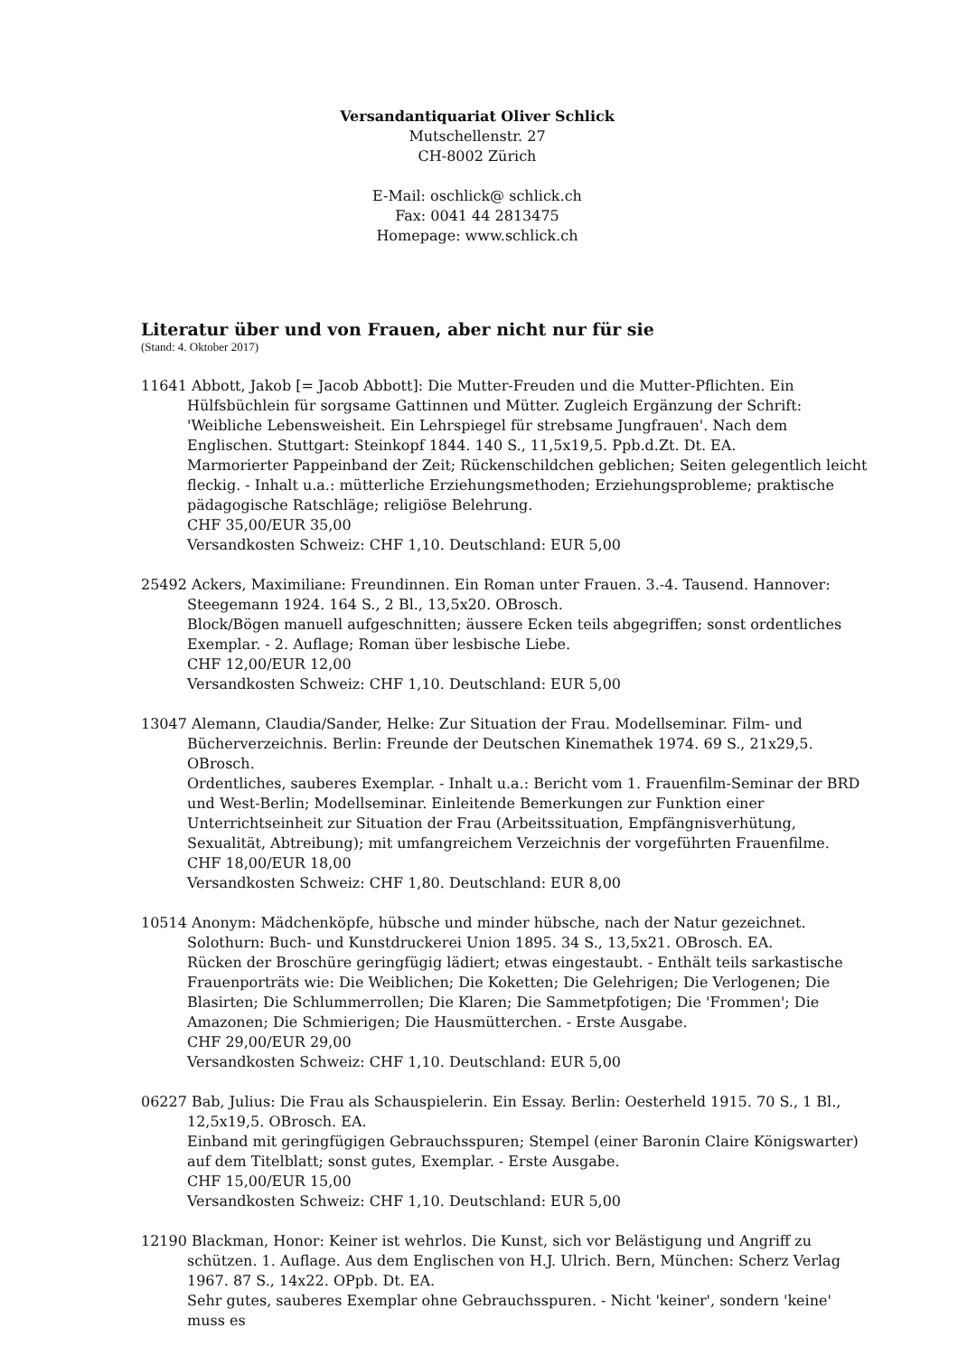Versandantiquariat Oliver Schlick
Mutschellenstr. 27
CH-8002 Zürich
E-Mail: oschlick@ schlick.ch
Fax: 0041 44 2813475
Homepage: www.schlick.ch
Literatur über und von Frauen, aber nicht nur für sie
(Stand: 4. Oktober 2017)
11641 Abbott, Jakob [= Jacob Abbott]: Die Mutter-Freuden und die Mutter-Pflichten. Ein Hülfsbüchlein für sorgsame Gattinnen und Mütter. Zugleich Ergänzung der Schrift: 'Weibliche Lebensweisheit. Ein Lehrspiegel für strebsame Jungfrauen'. Nach dem Englischen. Stuttgart: Steinkopf 1844. 140 S., 11,5x19,5. Ppb.d.Zt. Dt. EA.
Marmorierter Pappeinband der Zeit; Rückenschildchen geblichen; Seiten gelegentlich leicht fleckig. - Inhalt u.a.: mütterliche Erziehungsmethoden; Erziehungsprobleme; praktische pädagogische Ratschläge; religiöse Belehrung.
CHF 35,00/EUR 35,00
Versandkosten Schweiz: CHF 1,10. Deutschland: EUR 5,00
25492 Ackers, Maximiliane: Freundinnen. Ein Roman unter Frauen. 3.-4. Tausend. Hannover: Steegemann 1924. 164 S., 2 Bl., 13,5x20. OBrosch.
Block/Bögen manuell aufgeschnitten; äussere Ecken teils abgegriffen; sonst ordentliches Exemplar. - 2. Auflage; Roman über lesbische Liebe.
CHF 12,00/EUR 12,00
Versandkosten Schweiz: CHF 1,10. Deutschland: EUR 5,00
13047 Alemann, Claudia/Sander, Helke: Zur Situation der Frau. Modellseminar. Film- und Bücherverzeichnis. Berlin: Freunde der Deutschen Kinemathek 1974. 69 S., 21x29,5. OBrosch.
Ordentliches, sauberes Exemplar. - Inhalt u.a.: Bericht vom 1. Frauenfilm-Seminar der BRD und West-Berlin; Modellseminar. Einleitende Bemerkungen zur Funktion einer Unterrichtseinheit zur Situation der Frau (Arbeitssituation, Empfängnisverhütung, Sexualität, Abtreibung); mit umfangreichem Verzeichnis der vorgeführten Frauenfilme.
CHF 18,00/EUR 18,00
Versandkosten Schweiz: CHF 1,80. Deutschland: EUR 8,00
10514 Anonym: Mädchenköpfe, hübsche und minder hübsche, nach der Natur gezeichnet. Solothurn: Buch- und Kunstdruckerei Union 1895. 34 S., 13,5x21. OBrosch. EA.
Rücken der Broschüre geringfügig lädiert; etwas eingestaubt. - Enthält teils sarkastische Frauenporträts wie: Die Weiblichen; Die Koketten; Die Gelehrigen; Die Verlogenen; Die Blasirten; Die Schlummerrollen; Die Klaren; Die Sammetpfotigen; Die 'Frommen'; Die Amazonen; Die Schmierigen; Die Hausmütterchen. - Erste Ausgabe.
CHF 29,00/EUR 29,00
Versandkosten Schweiz: CHF 1,10. Deutschland: EUR 5,00
06227 Bab, Julius: Die Frau als Schauspielerin. Ein Essay. Berlin: Oesterheld 1915. 70 S., 1 Bl., 12,5x19,5. OBrosch. EA.
Einband mit geringfügigen Gebrauchsspuren; Stempel (einer Baronin Claire Königswarter) auf dem Titelblatt; sonst gutes, Exemplar. - Erste Ausgabe.
CHF 15,00/EUR 15,00
Versandkosten Schweiz: CHF 1,10. Deutschland: EUR 5,00
12190 Blackman, Honor: Keiner ist wehrlos. Die Kunst, sich vor Belästigung und Angriff zu schützen. 1. Auflage. Aus dem Englischen von H.J. Ulrich. Bern, München: Scherz Verlag 1967. 87 S., 14x22. OPpb. Dt. EA.
Sehr gutes, sauberes Exemplar ohne Gebrauchsspuren. - Nicht 'keiner', sondern 'keine' muss es